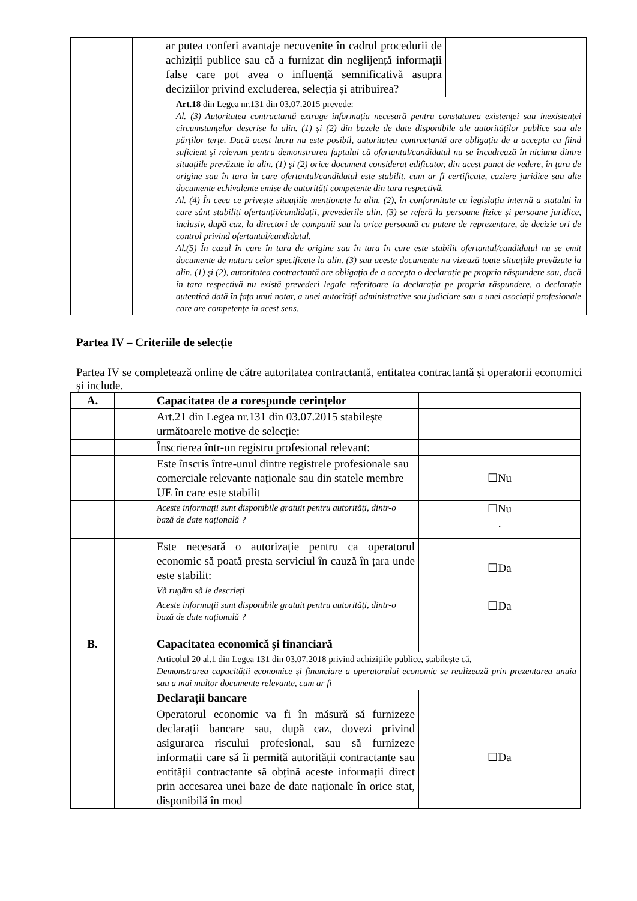| | ar putea conferi avantaje necuvenite în cadrul procedurii de achiziții publice sau că a furnizat din neglijență informații false care pot avea o influență semnificativă asupra deciziilor privind excluderea, selecția și atribuirea? | |
| | Art.18 din Legea nr.131 din 03.07.2015 prevede: Al. (3) Autoritatea contractantă extrage informația necesară pentru constatarea existenței sau inexistenței circumstanțelor descrise la alin. (1) și (2) din bazele de date disponibile ale autorităților publice sau ale părților terțe. Dacă acest lucru nu este posibil, autoritatea contractantă are obligația de a accepta ca fiind suficient şi relevant pentru demonstrarea faptului că ofertantul/candidatul nu se încadrează în niciuna dintre situațiile prevăzute la alin. (1) şi (2) orice document considerat edificator, din acest punct de vedere, în țara de origine sau în tara în care ofertantul/candidatul este stabilit, cum ar fi certificate, caziere juridice sau alte documente echivalente emise de autorități competente din tara respectivă. Al. (4) În ceea ce privește situațiile menționate la alin. (2), în conformitate cu legislația internă a statului în care sânt stabiliți ofertanții/candidații, prevederile alin. (3) se referă la persoane fizice și persoane juridice, inclusiv, după caz, la directori de companii sau la orice persoană cu putere de reprezentare, de decizie ori de control privind ofertantul/candidatul. Al.(5) În cazul în care în tara de origine sau în tara în care este stabilit ofertantul/candidatul nu se emit documente de natura celor specificate la alin. (3) sau aceste documente nu vizează toate situațiile prevăzute la alin. (1) şi (2), autoritatea contractantă are obligația de a accepta o declarație pe propria răspundere sau, dacă în tara respectivă nu există prevederi legale referitoare la declarația pe propria răspundere, o declarație autentică dată în fața unui notar, a unei autorități administrative sau judiciare sau a unei asociații profesionale care are competențe în acest sens. | |
Partea IV – Criteriile de selecție
Partea IV se completează online de către autoritatea contractantă, entitatea contractantă și operatorii economici și include.
| A. | Capacitatea de a corespunde cerințelor | |
| | Art.21 din Legea nr.131 din 03.07.2015 stabilește următoarele motive de selecție: | |
| | Înscrierea într-un registru profesional relevant: | |
| | Este înscris între-unul dintre registrele profesionale sau comerciale relevante naționale sau din statele membre UE în care este stabilit | ☐Nu |
| | Aceste informații sunt disponibile gratuit pentru autorități, dintr-o bază de date națională ? | ☐Nu . |
| | Este necesară o autorizație pentru ca operatorul economic să poată presta serviciul în cauză în țara unde este stabilit: Vă rugăm să le descrieți | ☐Da |
| | Aceste informații sunt disponibile gratuit pentru autorități, dintr-o bază de date națională ? | ☐Da |
| B. | Capacitatea economică și financiară | |
| | Articolul 20 al.1 din Legea 131 din 03.07.2018 privind achizițiile publice, stabilește că, Demonstrarea capacității economice și financiare a operatorului economic se realizează prin prezentarea unuia sau a mai multor documente relevante, cum ar fi | |
| | Declarații bancare | |
| | Operatorul economic va fi în măsură să furnizeze declarații bancare sau, după caz, dovezi privind asigurarea riscului profesional, sau să furnizeze informații care să îi permită autorității contractante sau entității contractante să obțină aceste informații direct prin accesarea unei baze de date naționale în orice stat, disponibilă în mod | ☐Da |